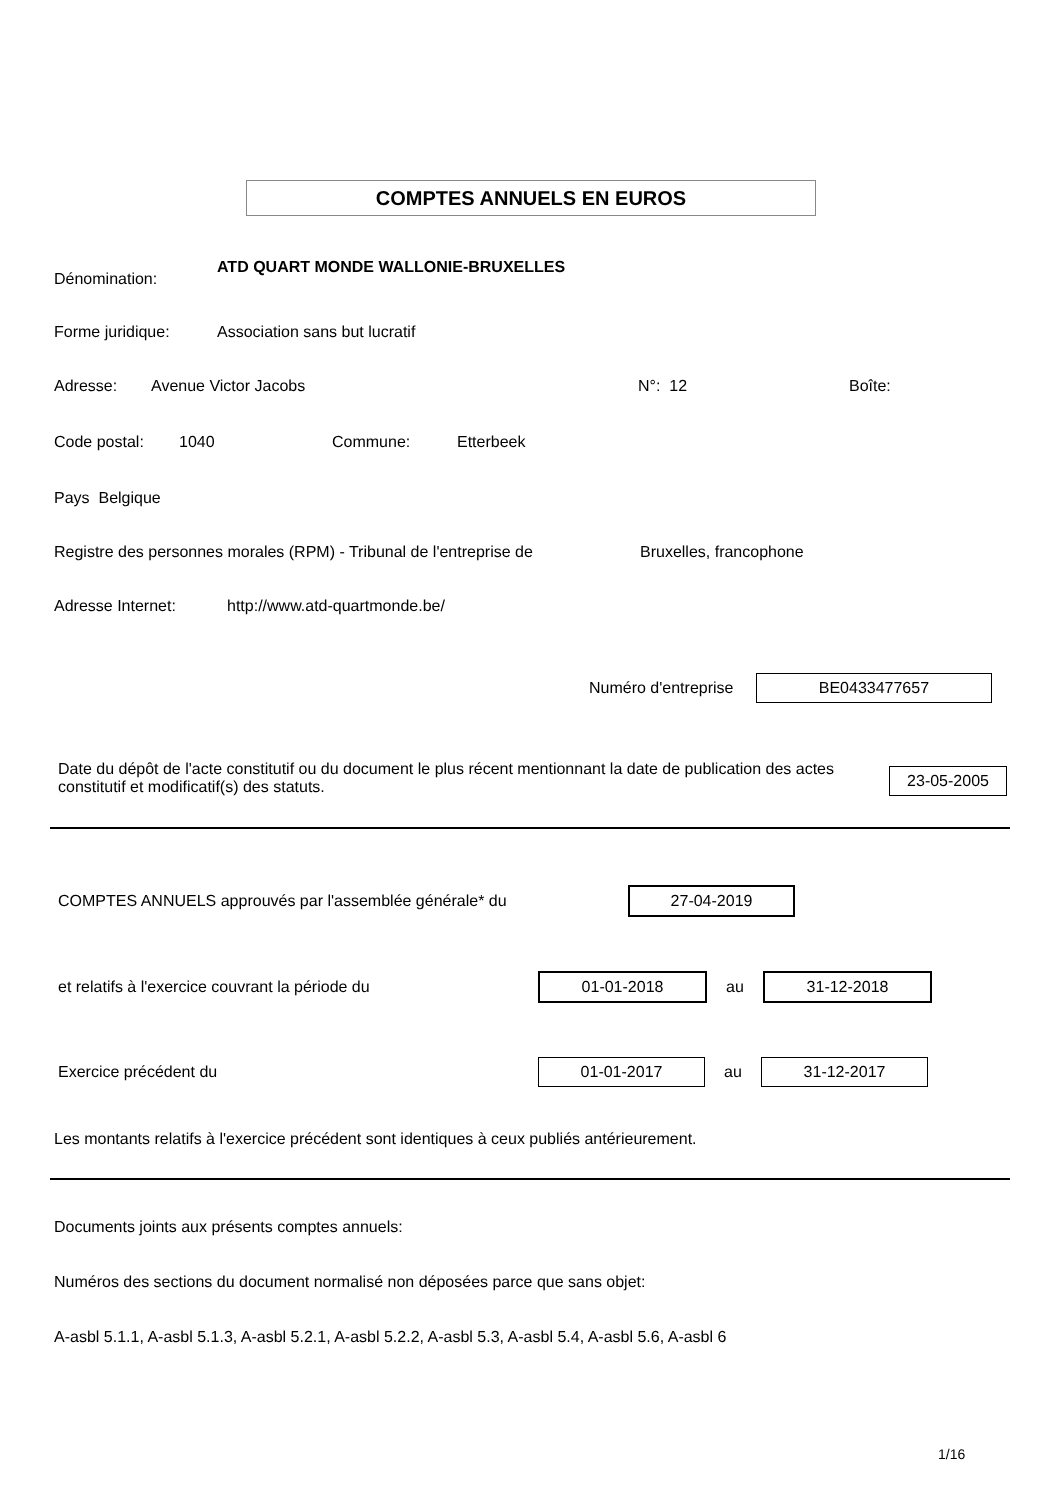COMPTES ANNUELS EN EUROS
Dénomination: ATD QUART MONDE WALLONIE-BRUXELLES
Forme juridique: Association sans but lucratif
Adresse: Avenue Victor Jacobs N°: 12 Boîte:
Code postal: 1040 Commune: Etterbeek
Pays Belgique
Registre des personnes morales (RPM) - Tribunal de l'entreprise de Bruxelles, francophone
Adresse Internet: http://www.atd-quartmonde.be/
Numéro d'entreprise BE0433477657
Date du dépôt de l'acte constitutif ou du document le plus récent mentionnant la date de publication des actes constitutif et modificatif(s) des statuts.
23-05-2005
COMPTES ANNUELS approuvés par l'assemblée générale* du 27-04-2019
et relatifs à l'exercice couvrant la période du 01-01-2018 au 31-12-2018
Exercice précédent du 01-01-2017 au 31-12-2017
Les montants relatifs à l'exercice précédent sont identiques à ceux publiés antérieurement.
Documents joints aux présents comptes annuels:
Numéros des sections du document normalisé non déposées parce que sans objet:
A-asbl 5.1.1, A-asbl 5.1.3, A-asbl 5.2.1, A-asbl 5.2.2, A-asbl 5.3, A-asbl 5.4, A-asbl 5.6, A-asbl 6
1/16